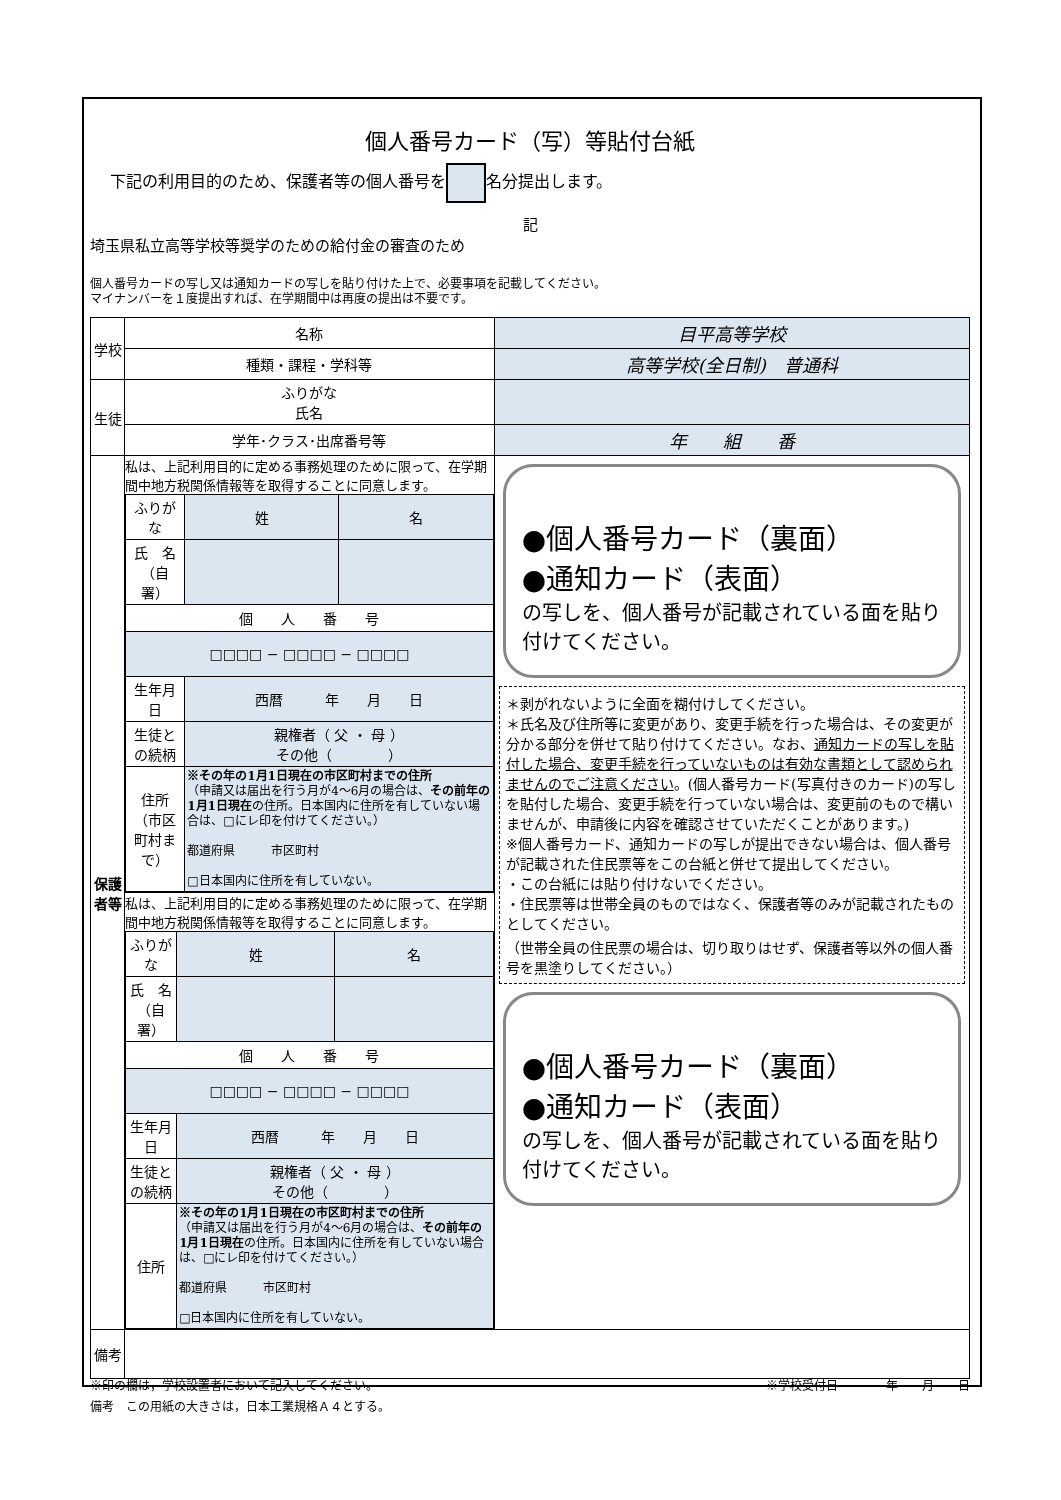個人番号カード（写）等貼付台紙
下記の利用目的のため、保護者等の個人番号を 名分提出します。
記
埼玉県私立高等学校等奨学のための給付金の審査のため
個人番号カードの写し又は通知カードの写しを貼り付けた上で、必要事項を記載してください。
マイナンバーを１度提出すれば、在学期間中は再度の提出は不要です。
| 学校 | 名称 | 目平高等学校 |
| | 種類・課程・学科等 | 高等学校(全日制) 普通科 |
| 生徒 | ふりがな 氏名 | |
| | 学年･クラス･出席番号等 | 年 組 番 |
| 保護者等 | 私は、上記利用目的に定める事務処理のために限って、在学期間中地方税関係情報等を取得することに同意します。 / ふりがな / 姓 / 名 / / 氏 名 （自署） / / / / 個 人 番 号 / / / / □□□□ − □□□□ − □□□□ / / / / 生年月日 / 西暦 年 月 日 / / / 生徒との続柄 / 親権者（ 父 ・ 母 ） その他（ ） / / / 住所 （市区町村まで） / ※その年の1月1日現在の市区町村までの住所 （申請又は届出を行う月が4～6月の場合は、 その前年の1月1日現在 の住所。日本国内に住所を有していない場合は、□にレ印を付けてください。） 都道府県 市区町村 □日本国内に住所を有していない。 / / | ●個人番号カード（裏面） ●通知カード（表面） の写しを、個人番号が記載されている面を貼り付けてください。 ＊剥がれないように全面を糊付けしてください。 ＊氏名及び住所等に変更があり、変更手続を行った場合は、その変更が分かる部分を併せて貼り付けてください。なお、 通知カードの写しを貼付した場合、変更手続を行っていないものは有効な書類として認められませんのでご注意ください 。(個人番号カード(写真付きのカード)の写しを貼付した場合、変更手続を行っていない場合は、変更前のもので構いませんが、申請後に内容を確認させていただくことがあります。) ※個人番号カード、通知カードの写しが提出できない場合は、個人番号が記載された住民票等をこの台紙と併せて提出してください。 ・この台紙には貼り付けないでください。 ・住民票等は世帯全員のものではなく、保護者等のみが記載されたものとしてください。 （世帯全員の住民票の場合は、切り取りはせず、保護者等以外の個人番号を黒塗りしてください。） ●個人番号カード（裏面） ●通知カード（表面） の写しを、個人番号が記載されている面を貼り付けてください。 |
| | 私は、上記利用目的に定める事務処理のために限って、在学期間中地方税関係情報等を取得することに同意します。 / ふりがな / 姓 / 名 / / 氏 名 （自署） / / / / 個 人 番 号 / / / / □□□□ − □□□□ − □□□□ / / / / 生年月日 / 西暦 年 月 日 / / / 生徒との続柄 / 親権者（ 父 ・ 母 ） その他（ ） / / / 住所 / ※その年の1月1日現在の市区町村までの住所 （申請又は届出を行う月が4～6月の場合は、 その前年の1月1日現在 の住所。日本国内に住所を有していない場合は、□にレ印を付けてください。） 都道府県 市区町村 □日本国内に住所を有していない。 / / | |
| 備考 | | |
※印の欄は，学校設置者において記入してください。 ※学校受付日　　　　年　　月　　日
備考　この用紙の大きさは，日本工業規格Ａ４とする。